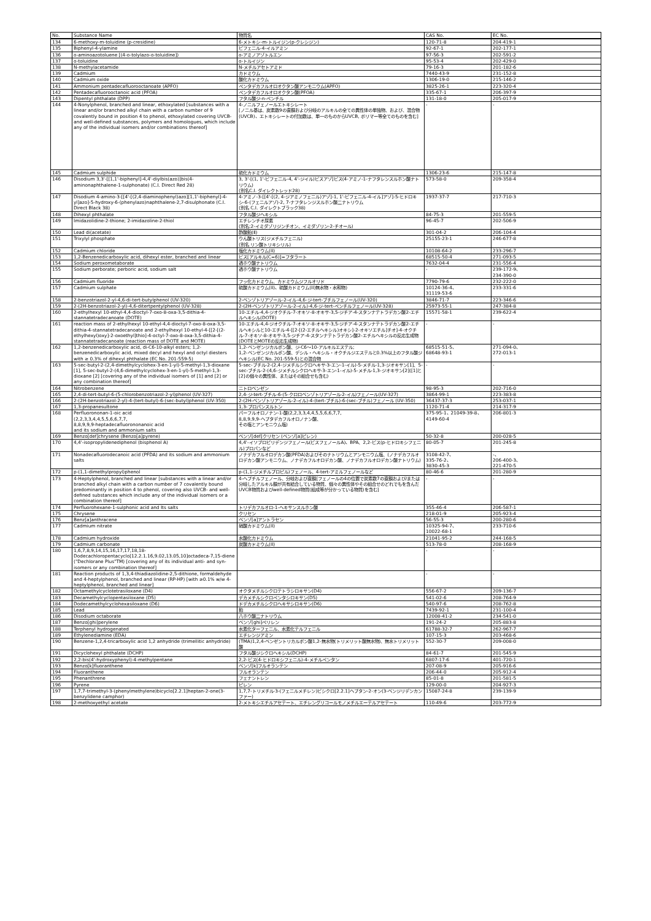| No. | Substance Name | 物質名 | CAS No. | EC No. |
| --- | --- | --- | --- | --- |
| 134 | 6-methoxy-m-toluidine (p-cresidine) | 6-メトキシ-m-トルイジン(p-クレシジン) | 120-71-8 | 204-419-1 |
| 135 | Biphenyl-4-ylamine | ビフェニル-4-イルアミン | 92-67-1 | 202-177-1 |
| 136 | o-aminoazotoluene [(4-o-tolylazo-o-toluidine]) | o-アミノアゾトルエン | 97-56-3 | 202-591-2 |
| 137 | o-toluidine | o-トルイジン | 95-53-4 | 202-429-0 |
| 138 | N-methylacetamide | N-メチルアセトアミド | 79-16-3 | 201-182-6 |
| 139 | Cadmium | カドミウム | 7440-43-9 | 231-152-8 |
| 140 | Cadmium oxide | 酸化カドミウム | 1306-19-0 | 215-146-2 |
| 141 | Ammonium pentadecafluorooctanoate (APFO) | ペンタデカフルオロオクタン酸アンモニウム(APFO) | 3825-26-1 | 223-320-4 |
| 142 | Pentadecafluorooctanoic acid (PFOA) | ペンタデカフルオロオクタン酸(PFOA) | 335-67-1 | 206-397-9 |
| 143 | Dipentyl phthalate (DPP) | フタル酸ジ-n-ペンチル | 131-18-0 | 205-017-9 |
| 144 | 4-Nonylphenol, branched and linear, ethoxylated [substances with a linear and/or branched alkyl chain with a carbon number of 9 covalently bound in position 4 to phenol, ethoxylated covering UVCB- and well-defined substances, polymers and homologues, which include any of the individual isomers and/or combinations thereof] | 4-ノニルフェノールエトキシレート [ノニル基は、炭素数9の直鎖および分岐のアルキルの全ての異性体の単独物、および、混合物(UVCB)、エトキシレートの付加数は、単一のものからUVCB, ポリマー等全てのものを含む] | - | - |
| 145 | Cadmium sulphide | 硫化カドミウム | 1306-23-6 | 215-147-8 |
| 146 | Disodium 3,3'-[[1,1'-biphenyl]-4,4'-diylbis(azo)]bis(4-aminonaphthalene-1-sulphonate) (C.I. Direct Red 28) | 3, 3'-[(1, 1'-ビフェニル-4, 4'-ジイル)ビスアゾ]ビス(4-アミノ-1-ナフタレンスルホン酸ナトリウム) (別名C.I. ダイレクトレッド28) | 573-58-0 | 209-358-4 |
| 147 | Disodium 4-amino-3-[[4'-[(2,4-diaminophenyl)azo][1,1'-biphenyl]-4-yl]azo]-5-hydroxy-6-(phenylazo)naphthalene-2,7-disulphonate (C.I. Direct Black 38) | 4-アミノ-3-[[4'-[(2, 4-ジアミノフェニル)アゾ]-1, 1'-ビフェニル-4-イル]アゾ]-5-ヒドロキシ-6-(フェニルアゾ)-2, 7-ナフタレンジスルホン酸二ナトリウム (別名 C.I. ダイレクトブラック38) | 1937-37-7 | 217-710-3 |
| 148 | Dihexyl phthalate | フタル酸ジヘキシル | 84-75-3 | 201-559-5 |
| 149 | Imidazolidine-2-thione; 2-imidazoline-2-thiol | エチレンチオ尿素 (別名:2-イミダゾリジンチオン、イミダゾリン-2-チオール) | 96-45-7 | 202-506-9 |
| 150 | Lead di(acetate) | 酢酸鉛(Ⅱ) | 301-04-2 | 206-104-4 |
| 151 | Trixylyl phosphate | りん酸トリス(ジメチルフェニル) (別名 リン酸トリキシリル) | 25155-23-1 | 246-677-8 |
| 152 | Cadmium chloride | 塩化カドミウム(II) | 10108-64-2 | 233-296-7 |
| 153 | 1,2-Benzenedicarboxylic acid, dihexyl ester, branched and linear | ビス[アルキル(C=6)]=フタラート | 68515-50-4 | 271-093-5 |
| 154 | Sodium peroxometaborate | 過ホウ酸ナトリウム | 7632-04-4 | 231-556-4 |
| 155 | Sodium perborate; perboric acid, sodium salt | 過ホウ酸ナトリウム | - | 239-172-9、 234-390-0 |
| 156 | Cadmium fluoride | フッ化カドミウム、カドミウムジフルオリド | 7790-79-6 | 232-222-0 |
| 157 | Cadmium sulphate | 硫酸カドミウム(II)、硫酸カドミウム(II)無水物・水和物) | 10124-36-4、 31119-53-6 | 233-331-6 |
| 158 | 2-benzotriazol-2-yl-4,6-di-tert-butylphenol (UV-320) | 2-ベンゾトリアゾール-2-イル-4,6-ジ-tert-ブチルフェノール(UV-320) | 3846-71-7 | 223-346-6 |
| 159 | 2-(2H-benzotriazol-2-yl)-4,6-ditertpentylphenol (UV-328) | 2-(2H-ベンゾトリアゾール-2-イル)-4,6-ジ-tert-ペンチルフェノール(UV-328) | 25973-55-1 | 247-384-8 |
| 160 | 2-ethylhexyl 10-ethyl-4,4-dioctyl-7-oxo-8-oxa-3,5-dithia-4-stannatetradecanoate (DOTE) | 10-エチル-4,4-ジオクチル-7-オキソ-8-オキサ-3,5-ジチア-4-スタンナテトラデカン酸2-エチルヘキシル(DOTE) | 15571-58-1 | 239-622-4 |
| 161 | reaction mass of 2-ethylhexyl 10-ethyl-4,4-dioctyl-7-oxo-8-oxa-3,5-dithia-4-stannatetradecanoate and 2-ethylhexyl 10-ethyl-4-[[2-[(2-ethylhexyl)oxy]-2-oxoethyl]thio]-4-octyl-7-oxo-8-oxa-3,5-dithia-4-stannatetradecanoate (reaction mass of DOTE and MOTE) | 10-エチル-4,4-ジオクチル-7-オキソ-8-オキサ-3,5-ジチア-4-スタンナテトラデカン酸2-エチルヘキシルと10-エチル-4-[[2-[(2-エチルヘキシル)オキシ]-2-オキソエチル]チオ]-4-オクチル-7-オキソ-8-オキサ-3,5-ジチア-4-スタンナテトラデカン酸2-エチルヘキシルの反応生成物(DOTEとMOTEの反応生成物) | - | - |
| 162 | 1,2-benzenedicarboxylic acid, di-C6-10-alkyl esters; 1,2-benzenedicarboxylic acid, mixed decyl and hexyl and octyl diesters with ≥ 0.3% of dihexyl phthalate (EC No. 201-559-5) | 1,2-ベンゼンジカルボン酸、ジ-C6～10-アルキルエステル; 1,2-ベンゼンジカルボン酸、デシル・ヘキシル・オクチルジエステルと0.3%以上のフタル酸ジヘキシル(EC No. 201-559-5)との混合物 | 68515-51-5、 68648-93-1 | 271-094-0、 272-013-1 |
| 163 | 5-sec-butyl-2-(2,4-dimethylcyclohex-3-en-1-yl)-5-methyl-1,3-dioxane [1], 5-sec-butyl-2-(4,6-dimethylcyclohex-3-en-1-yl)-5-methyl-1,3-dioxane [2] [covering any of the individual isomers of [1] and [2] or any combination thereof] | 5-sec-ブチル-2-(2,4-ジメチルシクロヘキサ-3-エン-1-イル)-5-メチル-1,3-ジオキサン[1]、5-sec-ブチル-2-(4,6-ジメチルシクロヘキサ-3-エン-1-イル)-5-メチル-1,3-ジオキサン[2]([1]と[2]の個々の異性体、またはその組合せも含む) | - | - |
| 164 | Nitrobenzene | ニトロベンゼン | 98-95-3 | 202-716-0 |
| 165 | 2,4-di-tert-butyl-6-(5-chlorobenzotriazol-2-yl)phenol (UV-327) | 2,4-ジ-tert-ブチル-6-(5-クロロベンゾトリアゾール-2-イル)フェノール(UV-327) | 3864-99-1 | 223-383-8 |
| 166 | 2-(2H-benzotriazol-2-yl)-4-(tert-butyl)-6-(sec-butyl)phenol (UV-350) | 2-(2H-ベンゾトリアゾール-2-イル)-4-(tert-ブチル)-6-(sec-ブチル)フェノール (UV-350) | 36437-37-3 | 253-037-1 |
| 167 | 1,3-propanesultone | 1,3-プロパンスルトン | 1120-71-4 | 214-317-9 |
| 168 | Perfluorononan-1-oic acid (2,2,3,3,4,4,5,5,6,6,7,7, 8,8,9,9,9-heptadecafluorononanoic acid and its sodium and ammonium salts | パーフルオロノナン-1-酸(2,2,3,3,4,4,5,5,6,6,7,7, 8,8,9,9,9-ヘプタデカフルオロノナン酸、 その塩とアンモニウム塩) | 375-95-1、21049-39-8、4149-60-4 | 206-801-3 |
| 169 | Benzo[def]chrysene (Benzo[a]pyrene) | ベンゾ[def]クリセン (ベンゾ[a]ピレン) | 50-32-8 | 200-028-5 |
| 170 | 4,4'-isopropylidenediphenol (bisphenol A) | 4,4'-イソプロピリデンジフェノール(ビスフェノールA)、BPA、2,2-ビス(p-ヒドロキシフェニル)プロパンなど | 80-05-7 | 201-245-8 |
| 171 | Nonadecafluorodecanoic acid (PFDA) and its sodium and ammonium salts | ノナデカフルオロデカン酸(PFDA)およびそのナトリウムとアンモニウム塩、(ノナデカフルオロデカン酸アンモニウム、ノナデカフルオロデカン酸、ノナデカフルオロデカン酸ナトリウム) | 3108-42-7、 335-76-2、 3830-45-3 | -、 206-400-3、 221-470-5 |
| 172 | p-(1,1-dimethylpropyl)phenol | p-(1,1-ジメチルプロピル)フェノール、4-tert-アミルフェノールなど | 80-46-6 | 201-280-9 |
| 173 | 4-Heptylphenol, branched and linear [substances with a linear and/or branched alkyl chain with a carbon number of 7 covalently bound predominantly in position 4 to phenol, covering also UVCB- and well-defined substances which include any of the individual isomers or a combination thereof] | 4-ヘプチルフェノール、分岐および直鎖[フェノールの4の位置で炭素数7の直鎖および/または分岐したアルキル鎖が共有結合している物質、個々の異性体やその組合せのどれでもを含んだUVCB物質およびwell-defined物質(組成等が分かっている物質)を含む] | - | - |
| 174 | Perfluorohexane-1-sulphonic acid and Its salts | トリデカフルオロ-1-ヘキサンスルホン酸 | 355-46-4 | 206-587-1 |
| 175 | Chrysene | クリセン | 218-01-9 | 205-923-4 |
| 176 | Benz[a]anthracene | ベンゾ[a]アントラセン | 56-55-3 | 200-280-6 |
| 177 | Cadmium nitrate | 硝酸カドミウム(II) | 10325-94-7、 10022-68-1 | 233-710-6 |
| 178 | Cadmium hydroxide | 水酸化カドミウム | 21041-95-2 | 244-168-5 |
| 179 | Cadmium carbonate | 炭酸カドミウム(II) | 513-78-0 | 208-168-9 |
| 180 | 1,6,7,8,9,14,15,16,17,17,18,18-Dodecachloropentacyclo[12.2.1.16,9.02,13.05,10]octadeca-7,15-diene ("Dechlorane Plus"TM) [covering any of its individual anti- and syn-isomers or any combination thereof] | | - | - |
| 181 | Reaction products of 1,3,4-thiadiazolidine-2,5-dithione, formaldehyde and 4-heptylphenol, branched and linear (RP-HP) [with ≥0.1% w/w 4-heptylphenol, branched and linear] | | - | - |
| 182 | Octamethylcyclotetrasiloxane (D4) | オクタメチルシクロテトラシロキサン(D4) | 556-67-2 | 209-136-7 |
| 183 | Decamethylcyclopentasiloxane (D5) | デカメチルシクロペンタシロキサン(D5) | 541-02-6 | 208-764-9 |
| 184 | Dodecamethylcyclohexasiloxane (D6) | ドデカメチルシクロヘキサシロキサン(D6) | 540-97-6 | 208-762-8 |
| 185 | Lead | 鉛 | 7439-92-1 | 231-100-4 |
| 186 | Disodium octaborate | 八ホウ酸二ナトリウム | 12008-41-2 | 234-541-0 |
| 187 | Benzo[ghi]perylene | ベンゾ[ghi]ペリレン | 191-24-2 | 205-883-8 |
| 188 | Terphenyl hydrogenated | 水素化ターフェニル、水素化テルフェニル | 61788-32-7 | 262-967-7 |
| 189 | Ethylenediamine (EDA) | エチレンジアミン | 107-15-3 | 203-468-6 |
| 190 | Benzene-1,2,4-tricarboxylic acid 1,2 anhydride (trimellitic anhydride) | (TMA)1,2,4-ベンゼントリカルボン酸1,2-無水物(トリメリット酸無水物)、無水トリメリット酸 | 552-30-7 | 209-008-0 |
| 191 | Dicyclohexyl phthalate (DCHP) | フタル酸ジシクロヘキシル(DCHP) | 84-61-7 | 201-545-9 |
| 192 | 2,2-bis(4'-hydroxyphenyl)-4-methylpentane | 2,2-ビス(4-ヒドロキシフェニル)-4-メチルペンタン | 6807-17-6 | 401-720-1 |
| 193 | Benzo[k]fluoranthene | ベンゾ[k]フルオランテン | 207-08-9 | 205-916-6 |
| 194 | Fluoranthene | フルオランテン | 206-44-0 | 205-912-4 |
| 195 | Phenanthrene | フェナントレン | 85-01-8 | 201-581-5 |
| 196 | Pyrene | ピレン | 129-00-0 | 204-927-3 |
| 197 | 1,7,7-trimethyl-3-(phenylmethylene)bicyclo[2.2.1]heptan-2-one(3-benzylidene camphor) | 1,7,7-トリメチル-3-(フェニルメチレン)ビシクロ[2.2.1]ヘプタン-2-オン(3-ベンジリデンカンファー) | 15087-24-8 | 239-139-9 |
| 198 | 2-methoxyethyl acetate | 2-メトキシエチルアセテート、エチレングリコールモノメチルエーテルアセテート | 110-49-6 | 203-772-9 |